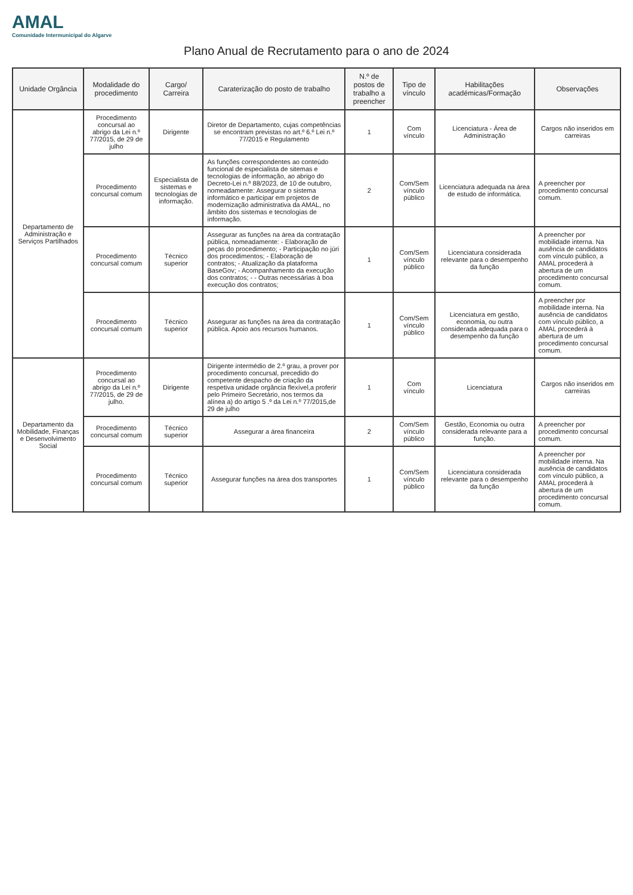AMAL
Comunidade Intermunicipal do Algarve
Plano Anual de Recrutamento para o ano de 2024
| Unidade Orgância | Modalidade do procedimento | Cargo/ Carreira | Caraterização do posto de trabalho | N.º de postos de trabalho a preencher | Tipo de vínculo | Habilitações académicas/Formação | Observações |
| --- | --- | --- | --- | --- | --- | --- | --- |
| Departamento de Administração e Serviços Partilhados | Procedimento concursal ao abrigo da Lei n.º 77/2015, de 29 de julho | Dirigente | Diretor de Departamento, cujas competências se encontram previstas no art.º 6.º Lei n.º 77/2015 e Regulamento | 1 | Com vínculo | Licenciatura - Área de Administração | Cargos não inseridos em carreiras |
| | Procedimento concursal comum | Especialista de sistemas e tecnologias de informação. | As funções correspondentes ao conteúdo funcional de especialista de sitemas e tecnologias de informação, ao abrigo do Decreto-Lei n.º 88/2023, de 10 de outubro, nomeadamente: Assegurar o sistema informático e participar em projetos de modernização administrativa da AMAL, no âmbito dos sistemas e tecnologias de informação. | 2 | Com/Sem vínculo público | Licenciatura adequada na área de estudo de informática. | A preencher por procedimento concursal comum. |
| | Procedimento concursal comum | Técnico superior | Assegurar as funções na área da contratação pública, nomeadamente: - Elaboração de peças do procedimento; - Participação no júri dos procedimentos; - Elaboração de contratos; - Atualização da plataforma BaseGov; - Acompanhamento da execução dos contratos; - - Outras necessárias à boa execução dos contratos; | 1 | Com/Sem vínculo público | Licenciatura considerada relevante para o desempenho da função | A preencher por mobilidade interna. Na ausência de candidatos com vínculo público, a AMAL procederá à abertura de um procedimento concursal comum. |
| | Procedimento concursal comum | Técnico superior | Assegurar as funções na área da contratação pública. Apoio aos recursos humanos. | 1 | Com/Sem vínculo público | Licenciatura em gestão, economia, ou outra considerada adequada para o desempenho da função | A preencher por mobilidade interna. Na ausência de candidatos com vínculo público, a AMAL procederá à abertura de um procedimento concursal comum. |
| Departamento da Mobilidade, Finanças e Desenvolvimento Social | Procedimento concursal ao abrigo da Lei n.º 77/2015, de 29 de julho. | Dirigente | Dirigente intermédio de 2.º grau, a prover por procedimento concursal, precedido do competente despacho de criação da respetiva unidade orgância flexível,a proferir pelo Primeiro Secretário, nos termos da alínea a) do artigo 5 .º da Lei n.º 77/2015,de 29 de julho | 1 | Com vínculo | Licenciatura | Cargos não inseridos em carreiras |
| | Procedimento concursal comum | Técnico superior | Assegurar a área financeira | 2 | Com/Sem vínculo público | Gestão, Economia ou outra considerada relevante para a função. | A preencher por procedimento concursal comum. |
| | Procedimento concursal comum | Técnico superior | Assegurar funções na área dos transportes | 1 | Com/Sem vínculo público | Licenciatura considerada relevante para o desempenho da função | A preencher por mobilidade interna. Na ausência de candidatos com vínculo público, a AMAL procederá à abertura de um procedimento concursal comum. |